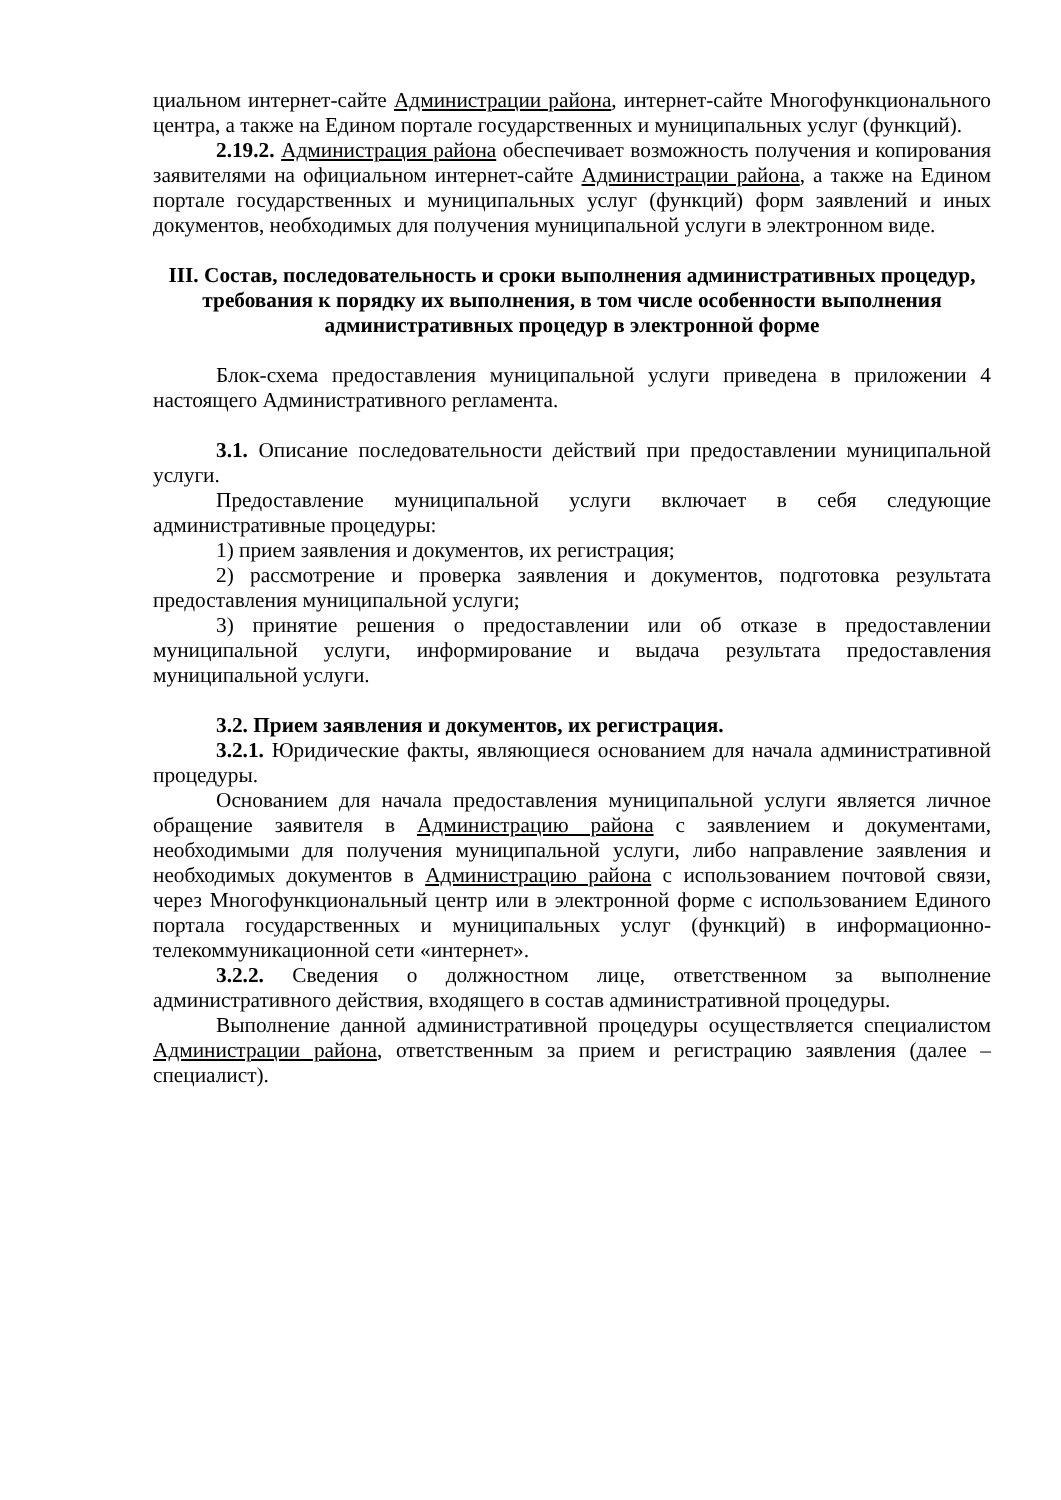циальном интернет-сайте Администрации района, интернет-сайте Многофункционального центра, а также на Едином портале государственных и муниципальных услуг (функций).
2.19.2. Администрация района обеспечивает возможность получения и копирования заявителями на официальном интернет-сайте Администрации района, а также на Едином портале государственных и муниципальных услуг (функций) форм заявлений и иных документов, необходимых для получения муниципальной услуги в электронном виде.
III. Состав, последовательность и сроки выполнения административных процедур, требования к порядку их выполнения, в том числе особенности выполнения административных процедур в электронной форме
Блок-схема предоставления муниципальной услуги приведена в приложении 4 настоящего Административного регламента.
3.1. Описание последовательности действий при предоставлении муниципальной услуги.
Предоставление муниципальной услуги включает в себя следующие административные процедуры:
1) прием заявления и документов, их регистрация;
2) рассмотрение и проверка заявления и документов, подготовка результата предоставления муниципальной услуги;
3) принятие решения о предоставлении или об отказе в предоставлении муниципальной услуги, информирование и выдача результата предоставления муниципальной услуги.
3.2. Прием заявления и документов, их регистрация.
3.2.1. Юридические факты, являющиеся основанием для начала административной процедуры.
Основанием для начала предоставления муниципальной услуги является личное обращение заявителя в Администрацию района с заявлением и документами, необходимыми для получения муниципальной услуги, либо направление заявления и необходимых документов в Администрацию района с использованием почтовой связи, через Многофункциональный центр или в электронной форме с использованием Единого портала государственных и муниципальных услуг (функций) в информационно-телекоммуникационной сети «интернет».
3.2.2. Сведения о должностном лице, ответственном за выполнение административного действия, входящего в состав административной процедуры.
Выполнение данной административной процедуры осуществляется специалистом Администрации района, ответственным за прием и регистрацию заявления (далее – специалист).